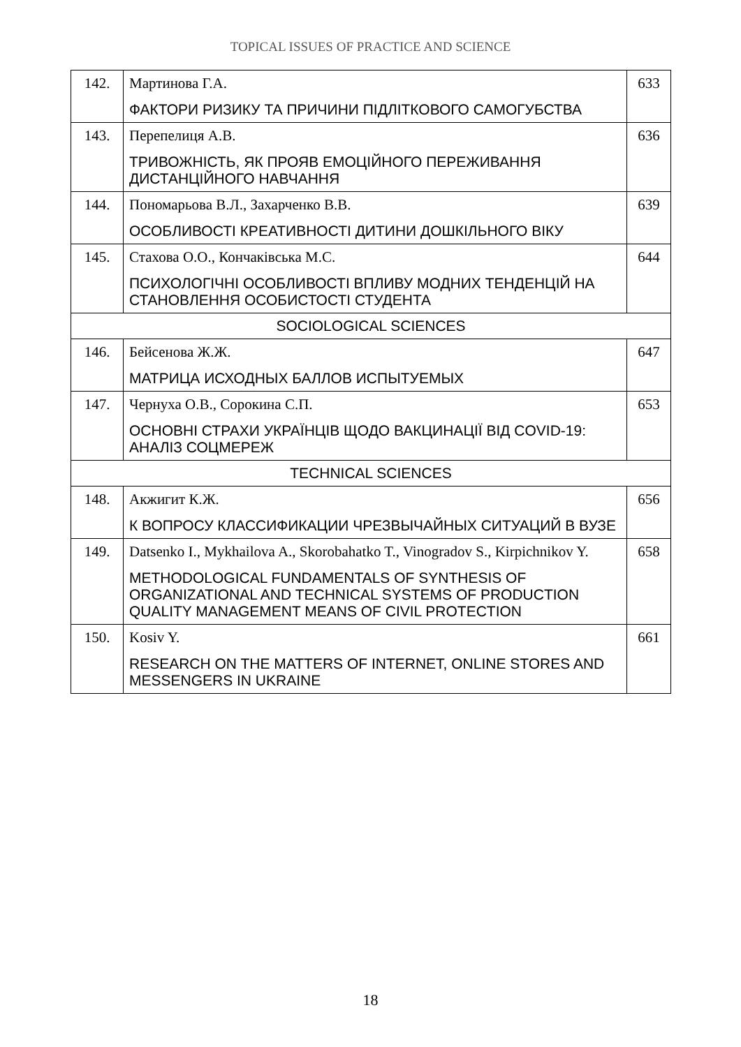TOPICAL ISSUES OF PRACTICE AND SCIENCE
| 142. | Мартинова Г.А. ФАКТОРИ РИЗИКУ ТА ПРИЧИНИ ПІДЛІТКОВОГО САМОГУБСТВА | 633 |
| 143. | Перепелиця А.В. ТРИВОЖНІСТЬ, ЯК ПРОЯВ ЕМОЦІЙНОГО ПЕРЕЖИВАННЯ ДИСТАНЦІЙНОГО НАВЧАННЯ | 636 |
| 144. | Пономарьова В.Л., Захарченко В.В. ОСОБЛИВОСТІ КРЕАТИВНОСТІ ДИТИНИ ДОШКІЛЬНОГО ВІКУ | 639 |
| 145. | Стахова О.О., Кончаківська М.С. ПСИХОЛОГІЧНІ ОСОБЛИВОСТІ ВПЛИВУ МОДНИХ ТЕНДЕНЦІЙ НА СТАНОВЛЕННЯ ОСОБИСТОСТІ СТУДЕНТА | 644 |
| SOCIOLOGICAL SCIENCES | | |
| 146. | Бейсенова Ж.Ж. МАТРИЦА ИСХОДНЫХ БАЛЛОВ ИСПЫТУЕМЫХ | 647 |
| 147. | Чернуха О.В., Сорокина С.П. ОСНОВНІ СТРАХИ УКРАЇНЦІВ ЩОДО ВАКЦИНАЦІЇ ВІД COVID-19: АНАЛІЗ СОЦМЕРЕЖ | 653 |
| TECHNICAL SCIENCES | | |
| 148. | Акжигит К.Ж. К ВОПРОСУ КЛАССИФИКАЦИИ ЧРЕЗВЫЧАЙНЫХ СИТУАЦИЙ В ВУЗЕ | 656 |
| 149. | Datsenko I., Mykhailova A., Skorobahatko T., Vinogradov S., Kirpichnikov Y. METHODOLOGICAL FUNDAMENTALS OF SYNTHESIS OF ORGANIZATIONAL AND TECHNICAL SYSTEMS OF PRODUCTION QUALITY MANAGEMENT MEANS OF CIVIL PROTECTION | 658 |
| 150. | Kosiv Y. RESEARCH ON THE MATTERS OF INTERNET, ONLINE STORES AND MESSENGERS IN UKRAINE | 661 |
18